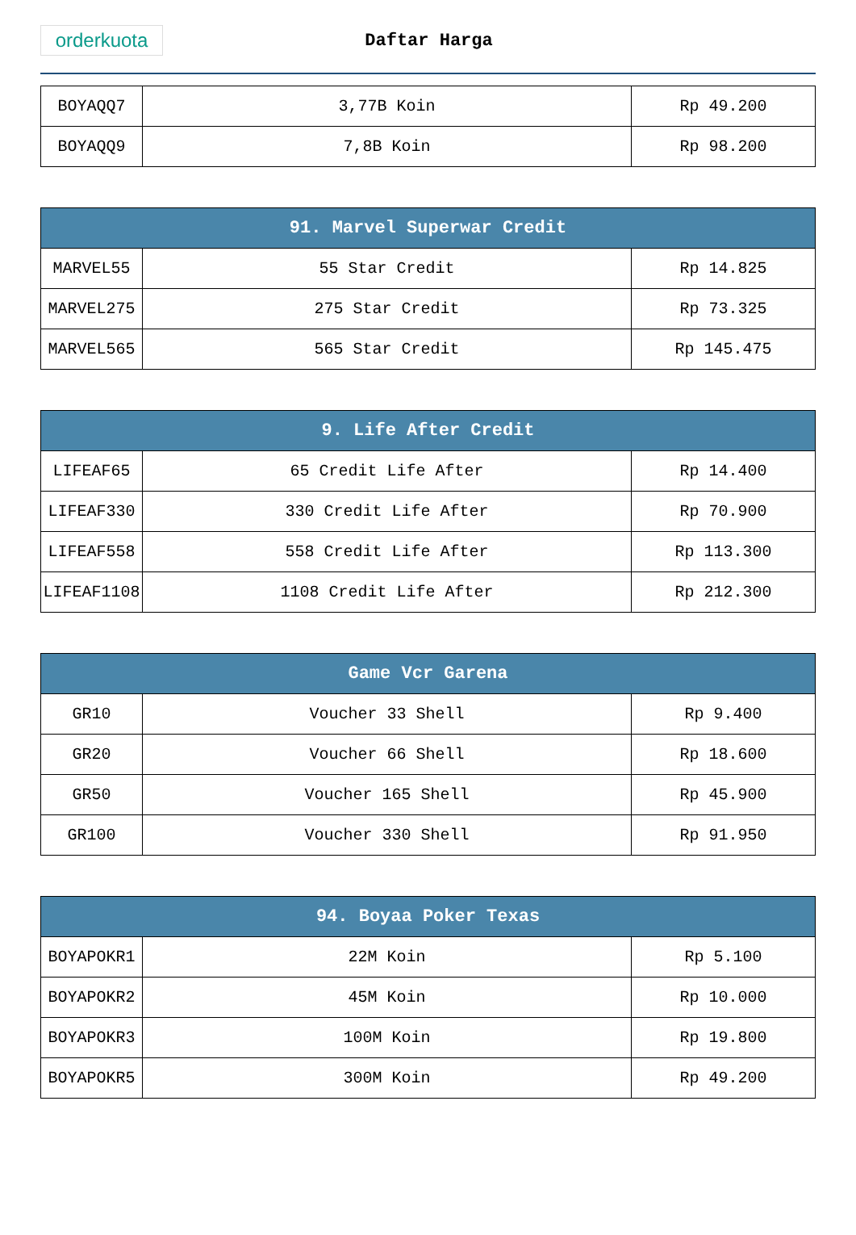orderkuota
Daftar Harga
| BOYAQQ7 | 3,77B Koin | Rp 49.200 |
| BOYAQQ9 | 7,8B Koin | Rp 98.200 |
| 91. Marvel Superwar Credit | | |
| --- | --- | --- |
| MARVEL55 | 55 Star Credit | Rp 14.825 |
| MARVEL275 | 275 Star Credit | Rp 73.325 |
| MARVEL565 | 565 Star Credit | Rp 145.475 |
| 9. Life After Credit | | |
| --- | --- | --- |
| LIFEAF65 | 65 Credit Life After | Rp 14.400 |
| LIFEAF330 | 330 Credit Life After | Rp 70.900 |
| LIFEAF558 | 558 Credit Life After | Rp 113.300 |
| LIFEAF1108 | 1108 Credit Life After | Rp 212.300 |
| Game Vcr Garena | | |
| --- | --- | --- |
| GR10 | Voucher 33 Shell | Rp 9.400 |
| GR20 | Voucher 66 Shell | Rp 18.600 |
| GR50 | Voucher 165 Shell | Rp 45.900 |
| GR100 | Voucher 330 Shell | Rp 91.950 |
| 94. Boyaa Poker Texas | | |
| --- | --- | --- |
| BOYAPOKR1 | 22M Koin | Rp 5.100 |
| BOYAPOKR2 | 45M Koin | Rp 10.000 |
| BOYAPOKR3 | 100M Koin | Rp 19.800 |
| BOYAPOKR5 | 300M Koin | Rp 49.200 |